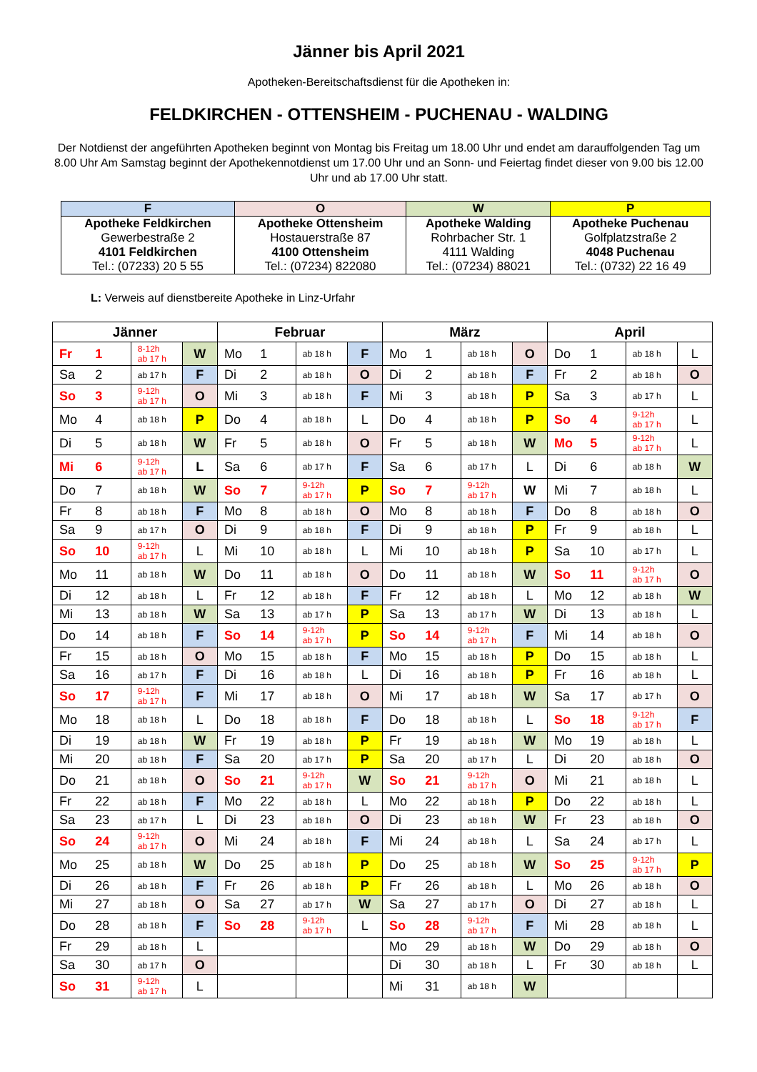Jänner bis April 2021
Apotheken-Bereitschaftsdienst für die Apotheken in:
FELDKIRCHEN - OTTENSHEIM - PUCHENAU - WALDING
Der Notdienst der angeführten Apotheken beginnt von Montag bis Freitag um 18.00 Uhr und endet am darauffolgenden Tag um 8.00 Uhr Am Samstag beginnt der Apothekennotdienst um 17.00 Uhr und an Sonn- und Feiertag findet dieser von 9.00 bis 12.00 Uhr und ab 17.00 Uhr statt.
| F | O | W | P |
| --- | --- | --- | --- |
| Apotheke Feldkirchen Gewerbestraße 2 4101 Feldkirchen Tel.: (07233) 20 5 55 | Apotheke Ottensheim Hostauerstraße 87 4100 Ottensheim Tel.: (07234) 822080 | Apotheke Walding Rohrbacher Str. 1 4111 Walding Tel.: (07234) 88021 | Apotheke Puchenau Golfplatzstraße 2 4048 Puchenau Tel.: (0732) 22 16 49 |
L: Verweis auf dienstbereite Apotheke in Linz-Urfahr
| Jänner | | | | Februar | | | | März | | | | April | | | |
| --- | --- | --- | --- | --- | --- | --- | --- | --- | --- | --- | --- | --- | --- | --- | --- |
| Fr | 1 | 8-12h ab 17 h | W | Mo | 1 | ab 18 h | F | Mo | 1 | ab 18 h | O | Do | 1 | ab 18 h | L |
| Sa | 2 | ab 17 h | F | Di | 2 | ab 18 h | O | Di | 2 | ab 18 h | F | Fr | 2 | ab 18 h | O |
| So | 3 | 9-12h ab 17 h | O | Mi | 3 | ab 18 h | F | Mi | 3 | ab 18 h | P | Sa | 3 | ab 17 h | L |
| Mo | 4 | ab 18 h | P | Do | 4 | ab 18 h | L | Do | 4 | ab 18 h | P | So | 4 | 9-12h ab 17 h | L |
| Di | 5 | ab 18 h | W | Fr | 5 | ab 18 h | O | Fr | 5 | ab 18 h | W | Mo | 5 | 9-12h ab 17 h | L |
| Mi | 6 | 9-12h ab 17 h | L | Sa | 6 | ab 17 h | F | Sa | 6 | ab 17 h | L | Di | 6 | ab 18 h | W |
| Do | 7 | ab 18 h | W | So | 7 | 9-12h ab 17 h | P | So | 7 | 9-12h ab 17 h | W | Mi | 7 | ab 18 h | L |
| Fr | 8 | ab 18 h | F | Mo | 8 | ab 18 h | O | Mo | 8 | ab 18 h | F | Do | 8 | ab 18 h | O |
| Sa | 9 | ab 17 h | O | Di | 9 | ab 18 h | F | Di | 9 | ab 18 h | P | Fr | 9 | ab 18 h | L |
| So | 10 | 9-12h ab 17 h | L | Mi | 10 | ab 18 h | L | Mi | 10 | ab 18 h | P | Sa | 10 | ab 17 h | L |
| Mo | 11 | ab 18 h | W | Do | 11 | ab 18 h | O | Do | 11 | ab 18 h | W | So | 11 | 9-12h ab 17 h | O |
| Di | 12 | ab 18 h | L | Fr | 12 | ab 18 h | F | Fr | 12 | ab 18 h | L | Mo | 12 | ab 18 h | W |
| Mi | 13 | ab 18 h | W | Sa | 13 | ab 17 h | P | Sa | 13 | ab 17 h | W | Di | 13 | ab 18 h | L |
| Do | 14 | ab 18 h | F | So | 14 | 9-12h ab 17 h | P | So | 14 | 9-12h ab 17 h | F | Mi | 14 | ab 18 h | O |
| Fr | 15 | ab 18 h | O | Mo | 15 | ab 18 h | F | Mo | 15 | ab 18 h | P | Do | 15 | ab 18 h | L |
| Sa | 16 | ab 17 h | F | Di | 16 | ab 18 h | L | Di | 16 | ab 18 h | P | Fr | 16 | ab 18 h | L |
| So | 17 | 9-12h ab 17 h | F | Mi | 17 | ab 18 h | O | Mi | 17 | ab 18 h | W | Sa | 17 | ab 17 h | O |
| Mo | 18 | ab 18 h | L | Do | 18 | ab 18 h | F | Do | 18 | ab 18 h | L | So | 18 | 9-12h ab 17 h | F |
| Di | 19 | ab 18 h | W | Fr | 19 | ab 18 h | P | Fr | 19 | ab 18 h | W | Mo | 19 | ab 18 h | L |
| Mi | 20 | ab 18 h | F | Sa | 20 | ab 17 h | P | Sa | 20 | ab 17 h | L | Di | 20 | ab 18 h | O |
| Do | 21 | ab 18 h | O | So | 21 | 9-12h ab 17 h | W | So | 21 | 9-12h ab 17 h | O | Mi | 21 | ab 18 h | L |
| Fr | 22 | ab 18 h | F | Mo | 22 | ab 18 h | L | Mo | 22 | ab 18 h | P | Do | 22 | ab 18 h | L |
| Sa | 23 | ab 17 h | L | Di | 23 | ab 18 h | O | Di | 23 | ab 18 h | W | Fr | 23 | ab 18 h | O |
| So | 24 | 9-12h ab 17 h | O | Mi | 24 | ab 18 h | F | Mi | 24 | ab 18 h | L | Sa | 24 | ab 17 h | L |
| Mo | 25 | ab 18 h | W | Do | 25 | ab 18 h | P | Do | 25 | ab 18 h | W | So | 25 | 9-12h ab 17 h | P |
| Di | 26 | ab 18 h | F | Fr | 26 | ab 18 h | P | Fr | 26 | ab 18 h | L | Mo | 26 | ab 18 h | O |
| Mi | 27 | ab 18 h | O | Sa | 27 | ab 17 h | W | Sa | 27 | ab 17 h | O | Di | 27 | ab 18 h | L |
| Do | 28 | ab 18 h | F | So | 28 | 9-12h ab 17 h | L | So | 28 | 9-12h ab 17 h | F | Mi | 28 | ab 18 h | L |
| Fr | 29 | ab 18 h | L | | | | | Mo | 29 | ab 18 h | W | Do | 29 | ab 18 h | O |
| Sa | 30 | ab 17 h | O | | | | | Di | 30 | ab 18 h | L | Fr | 30 | ab 18 h | L |
| So | 31 | 9-12h ab 17 h | L | | | | | Mi | 31 | ab 18 h | W | | | | |